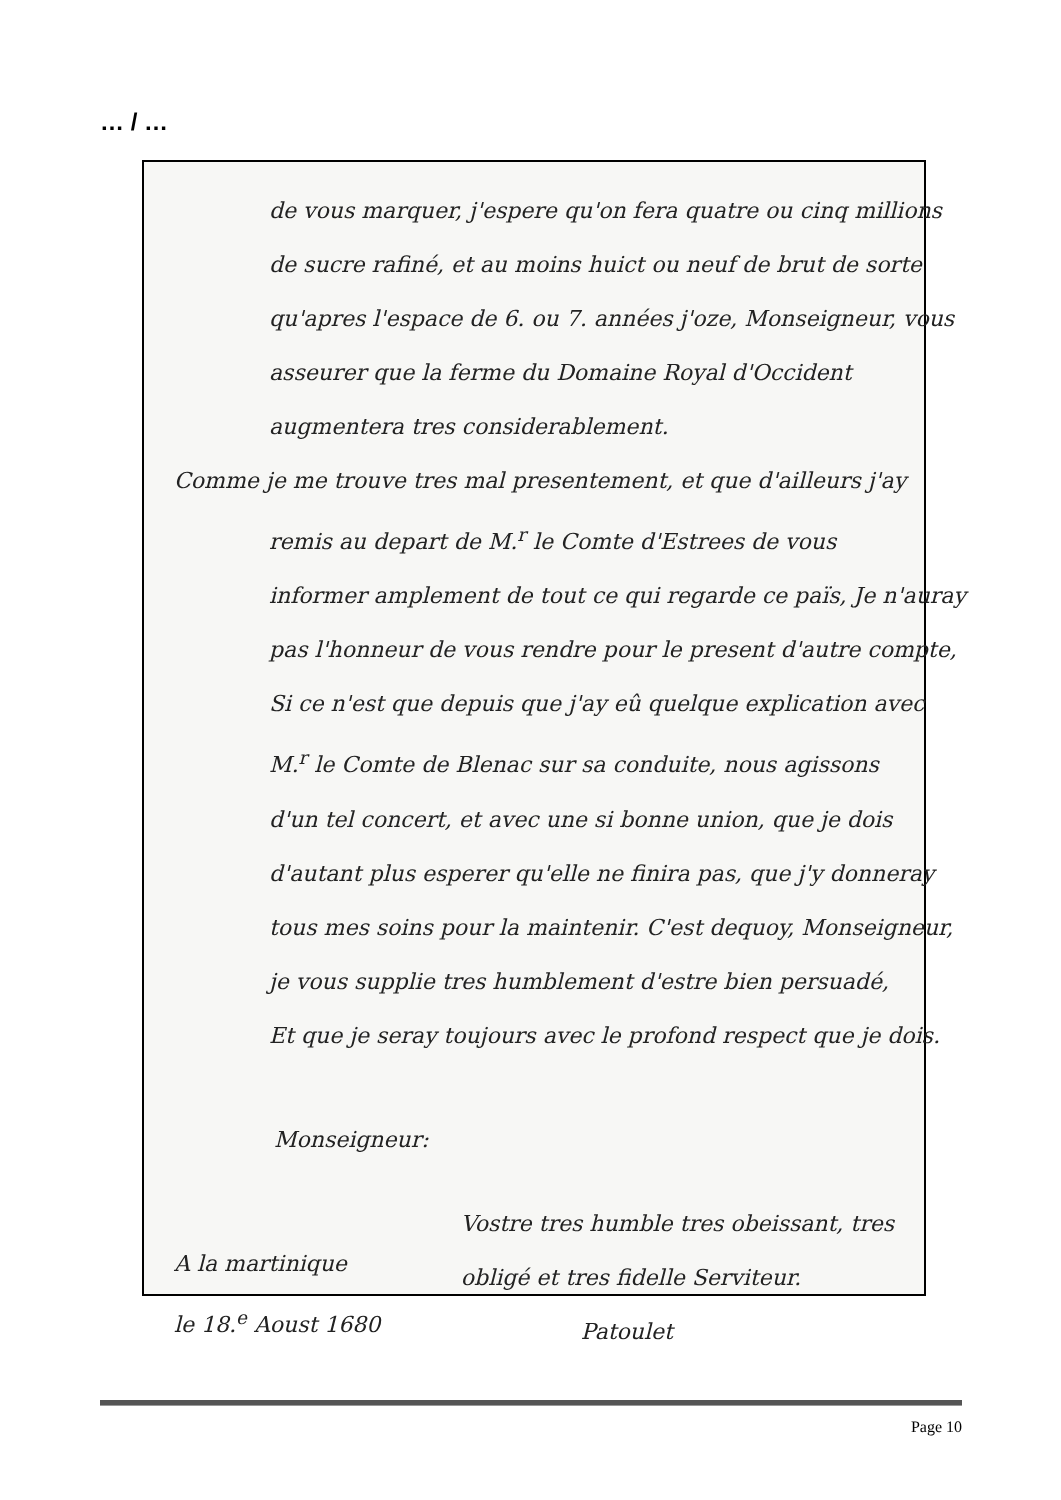… / …
de vous marquer, j'espere qu'on fera quatre ou cinq millions
de sucre rafiné, et au moins huict ou neuf de brut de sorte
qu'apres l'espace de 6. ou 7. années j'oze, Monseigneur, vous
asseurer que la ferme du Domaine Royal d'Occident
augmentera tres considerablement.
Comme je me trouve tres mal presentement, et que d'ailleurs j'ay
remis au depart de M.<sup>r</sup> le Comte d'Estrees de vous
informer amplement de tout ce qui regarde ce païs, Je n'auray
pas l'honneur de vous rendre pour le present d'autre compte,
Si ce n'est que depuis que j'ay eû quelque explication avec
M.<sup>r</sup> le Comte de Blenac sur sa conduite, nous agissons
d'un tel concert, et avec une si bonne union, que je dois
d'autant plus esperer qu'elle ne finira pas, que j'y donneray
tous mes soins pour la maintenir. C'est dequoy, Monseigneur,
je vous supplie tres humblement d'estre bien persuadé,
Et que je seray toujours avec le profond respect que je dois.
Monseigneur:
A la martinique
le 18.<sup>e</sup> Aoust 1680
Vostre tres humble tres obeissant, tres
obligé et tres fidelle Serviteur.
Patoulet
Page 10